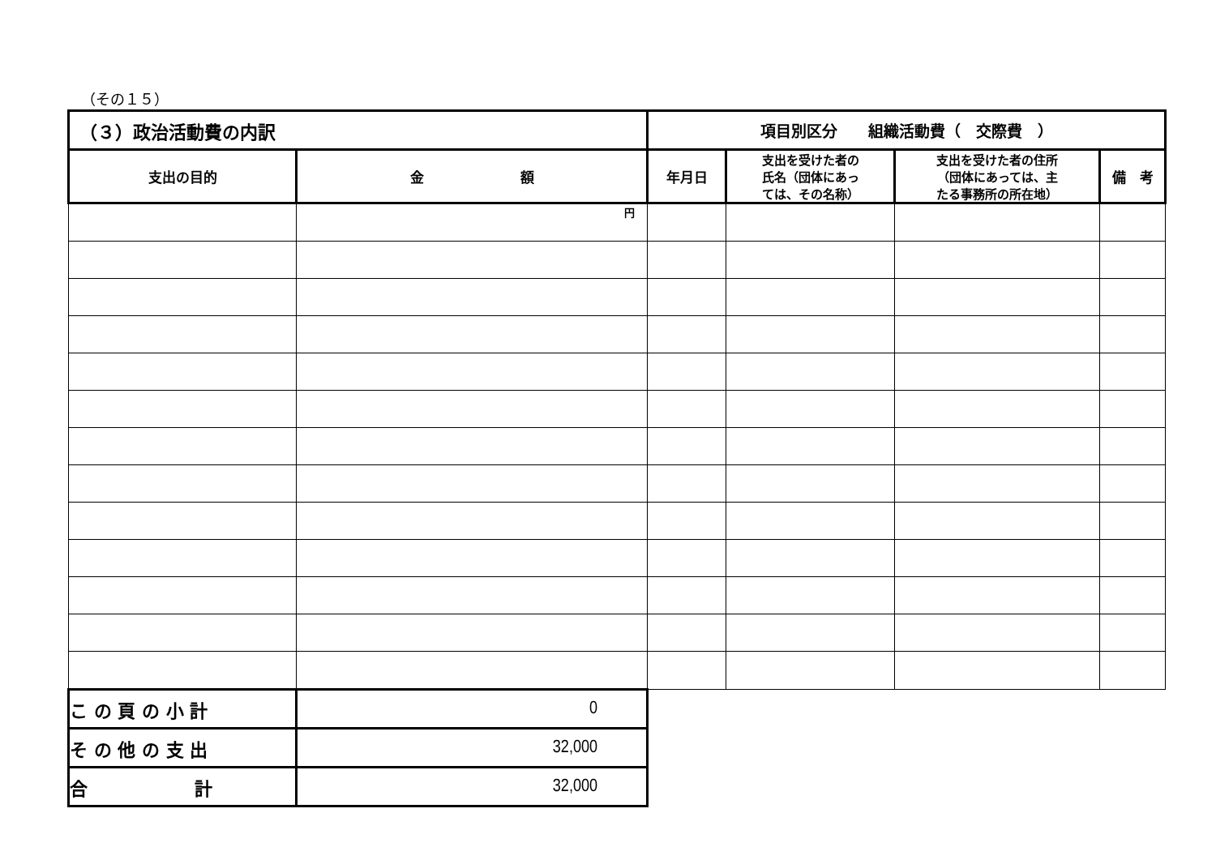（その１５）
| （３）政治活動費の内訳 | | 項目別区分 組織活動費（ 交際費 ） | | | |
| 支出の目的 | 金 額 | 年月日 | 支出を受けた者の 氏名（団体にあっ ては、その名称） | 支出を受けた者の住所 （団体にあっては、主 たる事務所の所在地） | 備 考 |
| | 円 | | | | |
| こ の 頁 の 小 計 | 0 | | | | |
| そ の 他 の 支 出 | 32,000 | | | | |
| 合 計 | 32,000 | | | | |